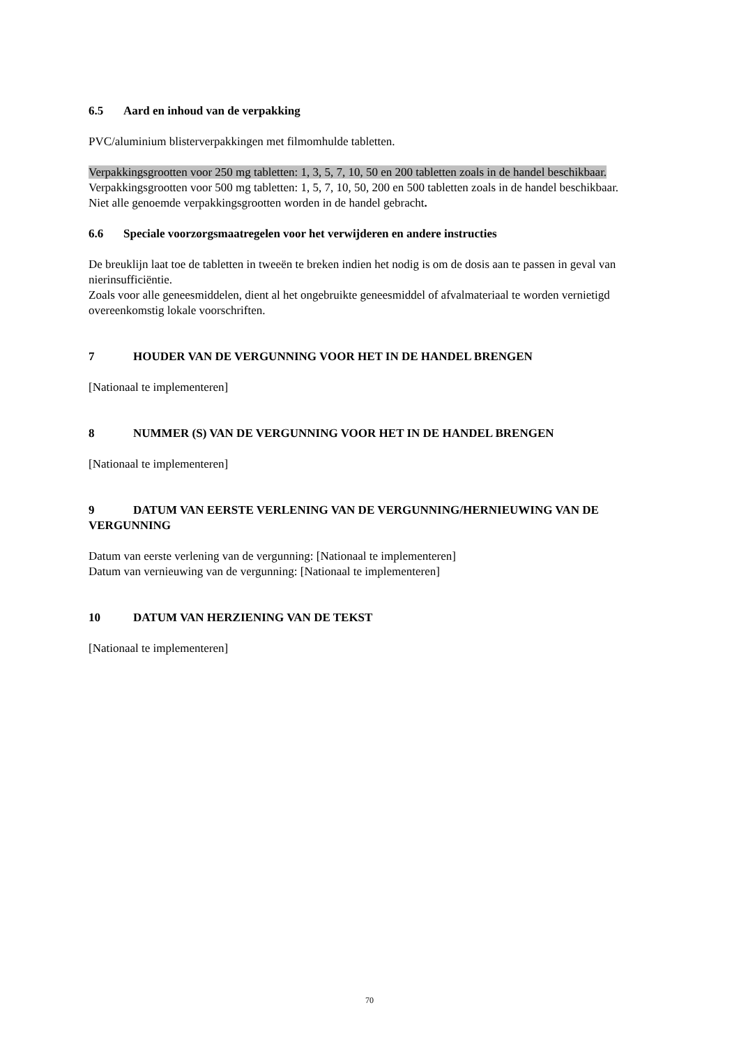6.5 Aard en inhoud van de verpakking
PVC/aluminium blisterverpakkingen met filmomhulde tabletten.
Verpakkingsgrootten voor 250 mg tabletten: 1, 3, 5, 7, 10, 50 en 200 tabletten zoals in de handel beschikbaar.
Verpakkingsgrootten voor 500 mg tabletten: 1, 5, 7, 10, 50, 200 en 500 tabletten zoals in de handel beschikbaar.
Niet alle genoemde verpakkingsgrootten worden in de handel gebracht.
6.6 Speciale voorzorgsmaatregelen voor het verwijderen en andere instructies
De breuklijn laat toe de tabletten in tweeën te breken indien het nodig is om de dosis aan te passen in geval van nierinsufficiëntie.
Zoals voor alle geneesmiddelen, dient al het ongebruikte geneesmiddel of afvalmateriaal te worden vernietigd overeenkomstig lokale voorschriften.
7 HOUDER VAN DE VERGUNNING VOOR HET IN DE HANDEL BRENGEN
[Nationaal te implementeren]
8 NUMMER (S) VAN DE VERGUNNING VOOR HET IN DE HANDEL BRENGEN
[Nationaal te implementeren]
9 DATUM VAN EERSTE VERLENING VAN DE VERGUNNING/HERNIEUWING VAN DE VERGUNNING
Datum van eerste verlening van de vergunning: [Nationaal te implementeren]
Datum van vernieuwing van de vergunning: [Nationaal te implementeren]
10 DATUM VAN HERZIENING VAN DE TEKST
[Nationaal te implementeren]
70